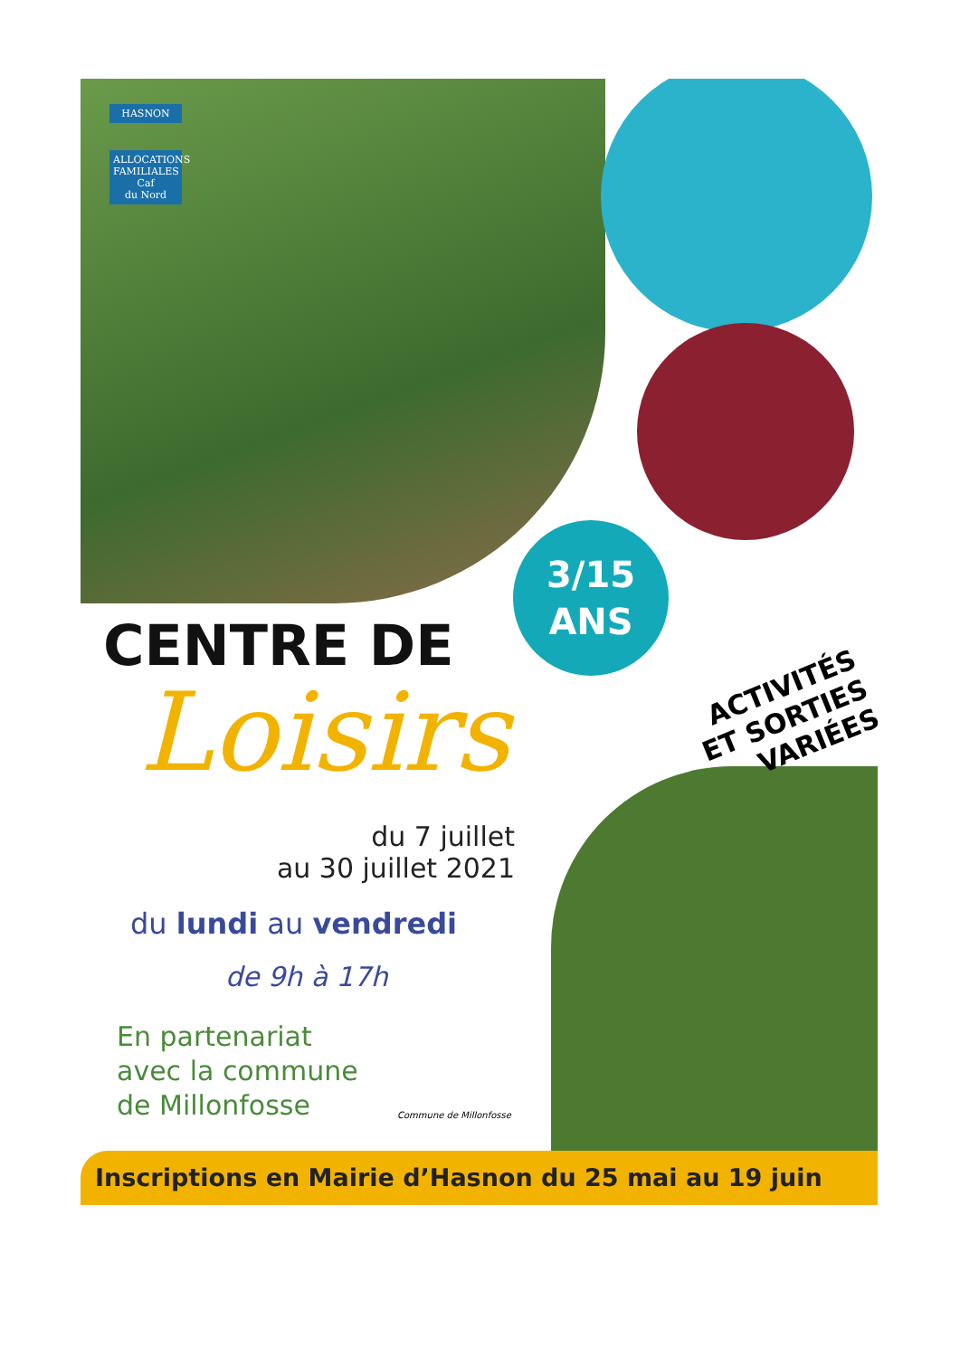HASNON
ALLOCATIONS FAMILIALES
Caf
du Nord
3/15
ANS
CENTRE DE
Loisirs
ACTIVITÉS
ET SORTIES VARIÉES
du 7 juillet
au 30 juillet 2021
du lundi au vendredi
de 9h à 17h
En partenariat
avec la commune
de Millonfosse
Commune de Millonfosse
Inscriptions en Mairie d’Hasnon du 25 mai au 19 juin